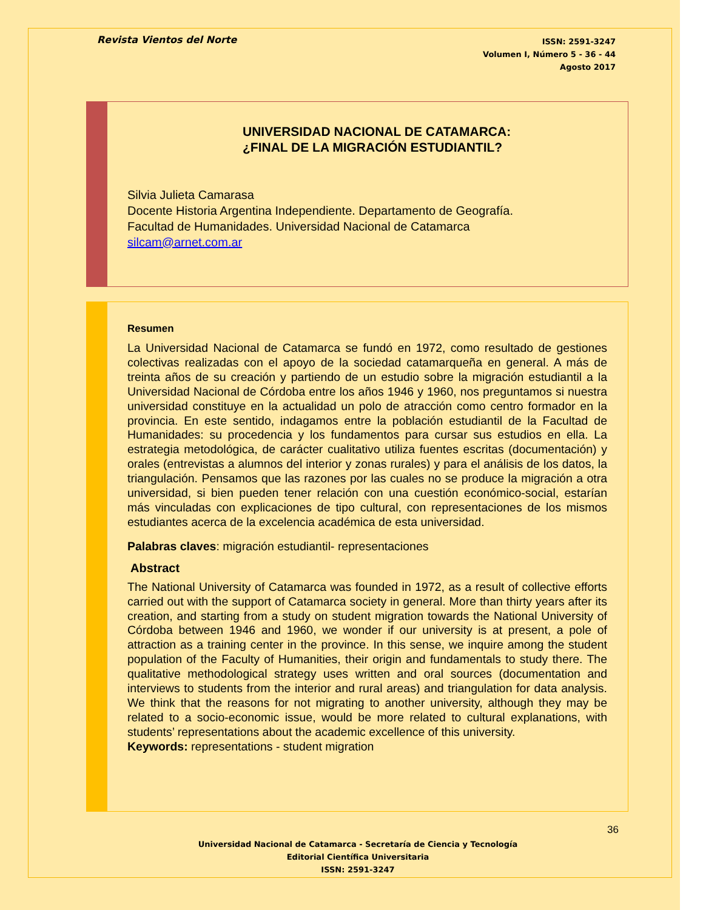Revista Vientos del Norte
ISSN: 2591-3247
Volumen I, Número 5 - 36 - 44
Agosto 2017
UNIVERSIDAD NACIONAL DE CATAMARCA:
¿FINAL DE LA MIGRACIÓN ESTUDIANTIL?
Silvia Julieta Camarasa
Docente Historia Argentina Independiente. Departamento de Geografía.
Facultad de Humanidades. Universidad Nacional de Catamarca
silcam@arnet.com.ar
Resumen
La Universidad Nacional de Catamarca se fundó en 1972, como resultado de gestiones colectivas realizadas con el apoyo de la sociedad catamarqueña en general. A más de treinta años de su creación y partiendo de un estudio sobre la migración estudiantil a la Universidad Nacional de Córdoba entre los años 1946 y 1960, nos preguntamos si nuestra universidad constituye en la actualidad un polo de atracción como centro formador en la provincia. En este sentido, indagamos entre la población estudiantil de la Facultad de Humanidades: su procedencia y los fundamentos para cursar sus estudios en ella. La estrategia metodológica, de carácter cualitativo utiliza fuentes escritas (documentación) y orales (entrevistas a alumnos del interior y zonas rurales) y para el análisis de los datos, la triangulación. Pensamos que las razones por las cuales no se produce la migración a otra universidad, si bien pueden tener relación con una cuestión económico-social, estarían más vinculadas con explicaciones de tipo cultural, con representaciones de los mismos estudiantes acerca de la excelencia académica de esta universidad.
Palabras claves: migración estudiantil- representaciones
Abstract
The National University of Catamarca was founded in 1972, as a result of collective efforts carried out with the support of Catamarca society in general. More than thirty years after its creation, and starting from a study on student migration towards the National University of Córdoba between 1946 and 1960, we wonder if our university is at present, a pole of attraction as a training center in the province. In this sense, we inquire among the student population of the Faculty of Humanities, their origin and fundamentals to study there. The qualitative methodological strategy uses written and oral sources (documentation and interviews to students from the interior and rural areas) and triangulation for data analysis. We think that the reasons for not migrating to another university, although they may be related to a socio-economic issue, would be more related to cultural explanations, with students’ representations about the academic excellence of this university.
Keywords: representations - student migration
36
Universidad Nacional de Catamarca - Secretaría de Ciencia y Tecnología
Editorial Científica Universitaria
ISSN: 2591-3247